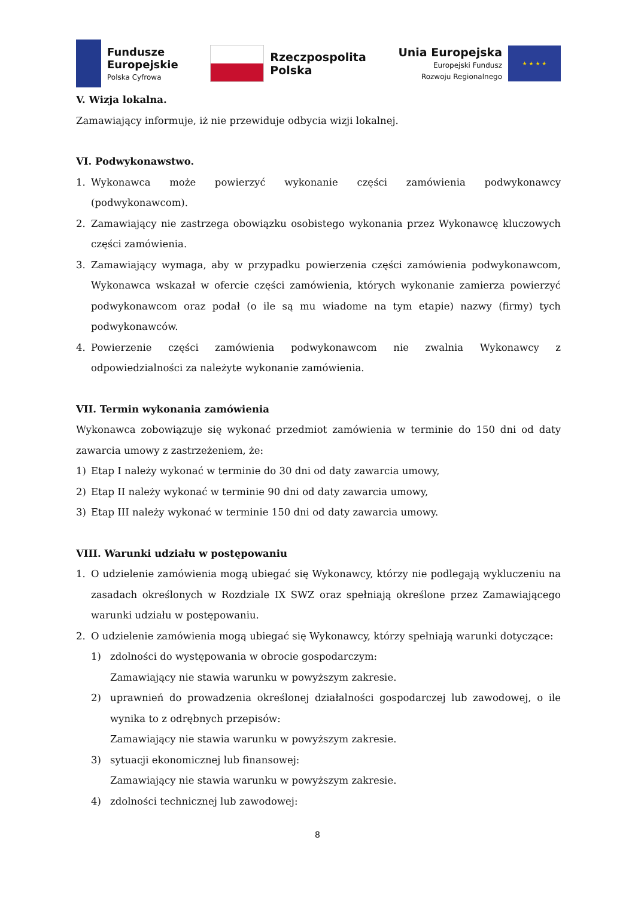Fundusze
Europejskie
Polska Cyfrowa
Rzeczpospolita
Polska
Unia Europejska
Europejski Fundusz
Rozwoju Regionalnego
★ ★ ★ ★
V. Wizja lokalna.
Zamawiający informuje, iż nie przewiduje odbycia wizji lokalnej.
VI. Podwykonawstwo.
1. Wykonawca może powierzyć wykonanie części zamówienia podwykonawcy (podwykonawcom).
2. Zamawiający nie zastrzega obowiązku osobistego wykonania przez Wykonawcę kluczowych części zamówienia.
3. Zamawiający wymaga, aby w przypadku powierzenia części zamówienia podwykonawcom, Wykonawca wskazał w ofercie części zamówienia, których wykonanie zamierza powierzyć podwykonawcom oraz podał (o ile są mu wiadome na tym etapie) nazwy (firmy) tych podwykonawców.
4. Powierzenie części zamówienia podwykonawcom nie zwalnia Wykonawcy z odpowiedzialności za należyte wykonanie zamówienia.
VII. Termin wykonania zamówienia
Wykonawca zobowiązuje się wykonać przedmiot zamówienia w terminie do 150 dni od daty zawarcia umowy z zastrzeżeniem, że:
1) Etap I należy wykonać w terminie do 30 dni od daty zawarcia umowy,
2) Etap II należy wykonać w terminie 90 dni od daty zawarcia umowy,
3) Etap III należy wykonać w terminie 150 dni od daty zawarcia umowy.
VIII. Warunki udziału w postępowaniu
1. O udzielenie zamówienia mogą ubiegać się Wykonawcy, którzy nie podlegają wykluczeniu na zasadach określonych w Rozdziale IX SWZ oraz spełniają określone przez Zamawiającego warunki udziału w postępowaniu.
2. O udzielenie zamówienia mogą ubiegać się Wykonawcy, którzy spełniają warunki dotyczące:
1) zdolności do występowania w obrocie gospodarczym:
Zamawiający nie stawia warunku w powyższym zakresie.
2) uprawnień do prowadzenia określonej działalności gospodarczej lub zawodowej, o ile wynika to z odrębnych przepisów:
Zamawiający nie stawia warunku w powyższym zakresie.
3) sytuacji ekonomicznej lub finansowej:
Zamawiający nie stawia warunku w powyższym zakresie.
4) zdolności technicznej lub zawodowej:
8